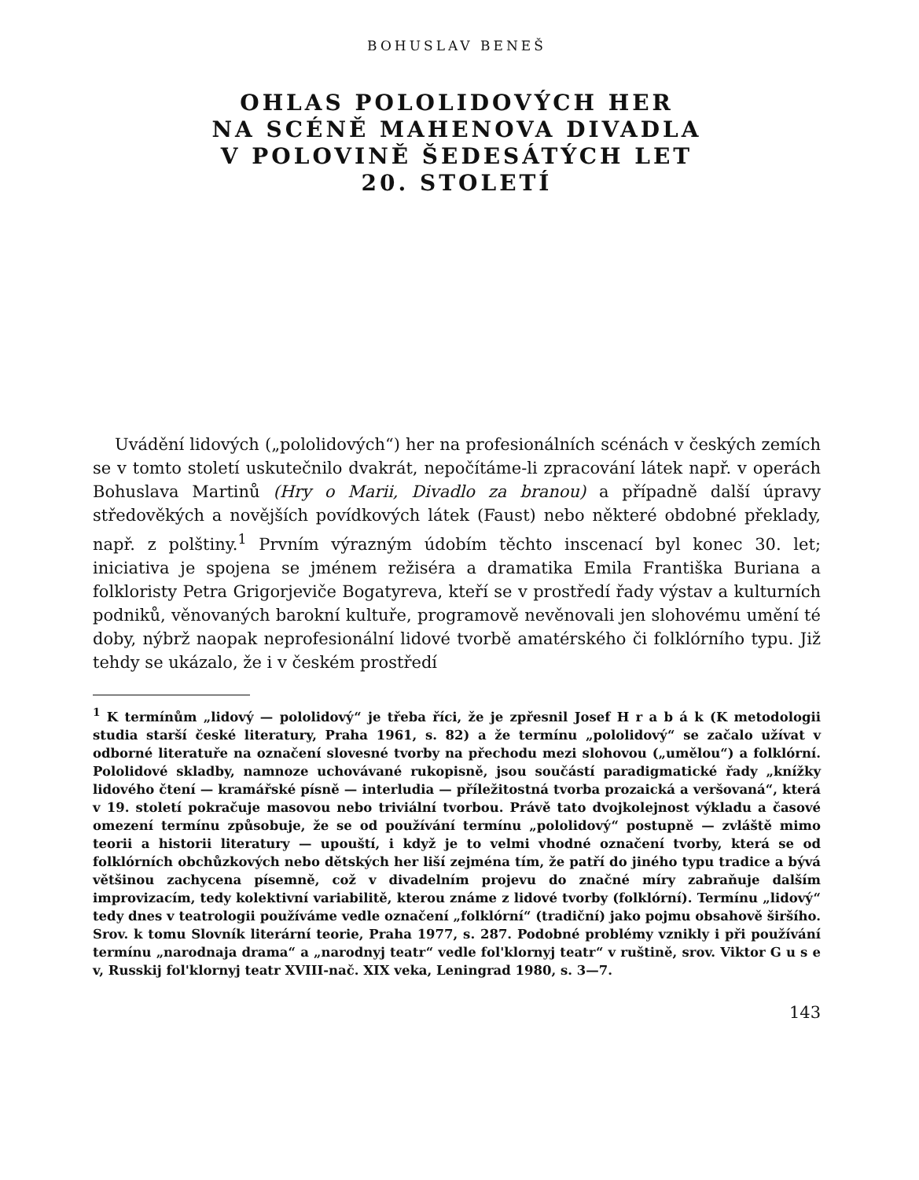BOHUSLAV BENEŠ
OHLAS POLOLIDOVÝCH HER
NA SCÉNĚ MAHENOVA DIVADLA
V POLOVINĚ ŠEDESÁTÝCH LET
20. STOLETÍ
Uvádění lidových („pololidových“) her na profesionálních scénách v českých zemích se v tomto století uskutečnilo dvakrát, nepočítáme-li zpracování látek např. v operách Bohuslava Martinů (Hry o Marii, Divadlo za branou) a případně další úpravy středověkých a novějších povídkových látek (Faust) nebo některé obdobné překlady, např. z polštiny.<sup>1</sup> Prvním výrazným údobím těchto inscenací byl konec 30. let; iniciativa je spojena se jménem režiséra a dramatika Emila Františka Buriana a folkloristy Petra Grigorjeviče Bogatyreva, kteří se v prostředí řady výstav a kulturních podniků, věnovaných barokní kultuře, programově nevěnovali jen slohovému umění té doby, nýbrž naopak neprofesionální lidové tvorbě amatérského či folklórního typu. Již tehdy se ukázalo, že i v českém prostředí
<sup>1</sup> K termínům „lidový — pololidový“ je třeba říci, že je zpřesnil Josef H r a b á k (K metodologii studia starší české literatury, Praha 1961, s. 82) a že termínu „pololidový“ se začalo užívat v odborné literatuře na označení slovesné tvorby na přechodu mezi slohovou („umělou“) a folklórní. Pololidové skladby, namnoze uchovávané rukopisně, jsou součástí paradigmatické řady „knížky lidového čtení — kramářské písně — interludia — příležitostná tvorba prozaická a veršovaná“, která v 19. století pokračuje masovou nebo triviální tvorbou. Právě tato dvojkolejnost výkladu a časové omezení termínu způsobuje, že se od používání termínu „pololidový“ postupně — zvláště mimo teorii a historii literatury — upouští, i když je to velmi vhodné označení tvorby, která se od folklórních obchůzkových nebo dětských her liší zejména tím, že patří do jiného typu tradice a bývá většinou zachycena písemně, což v divadelním projevu do značné míry zabraňuje dalším improvizacím, tedy kolektivní variabilitě, kterou známe z lidové tvorby (folklórní). Termínu „lidový“ tedy dnes v teatrologii používáme vedle označení „folklórní“ (tradiční) jako pojmu obsahově širšího. Srov. k tomu Slovník literární teorie, Praha 1977, s. 287. Podobné problémy vznikly i při používání termínu „narodnaja drama“ a „narodnyj teatr“ vedle fol'klornyj teatr“ v ruštině, srov. Viktor G u s e v, Russkij fol'klornyj teatr XVIII-nač. XIX veka, Leningrad 1980, s. 3—7.
143